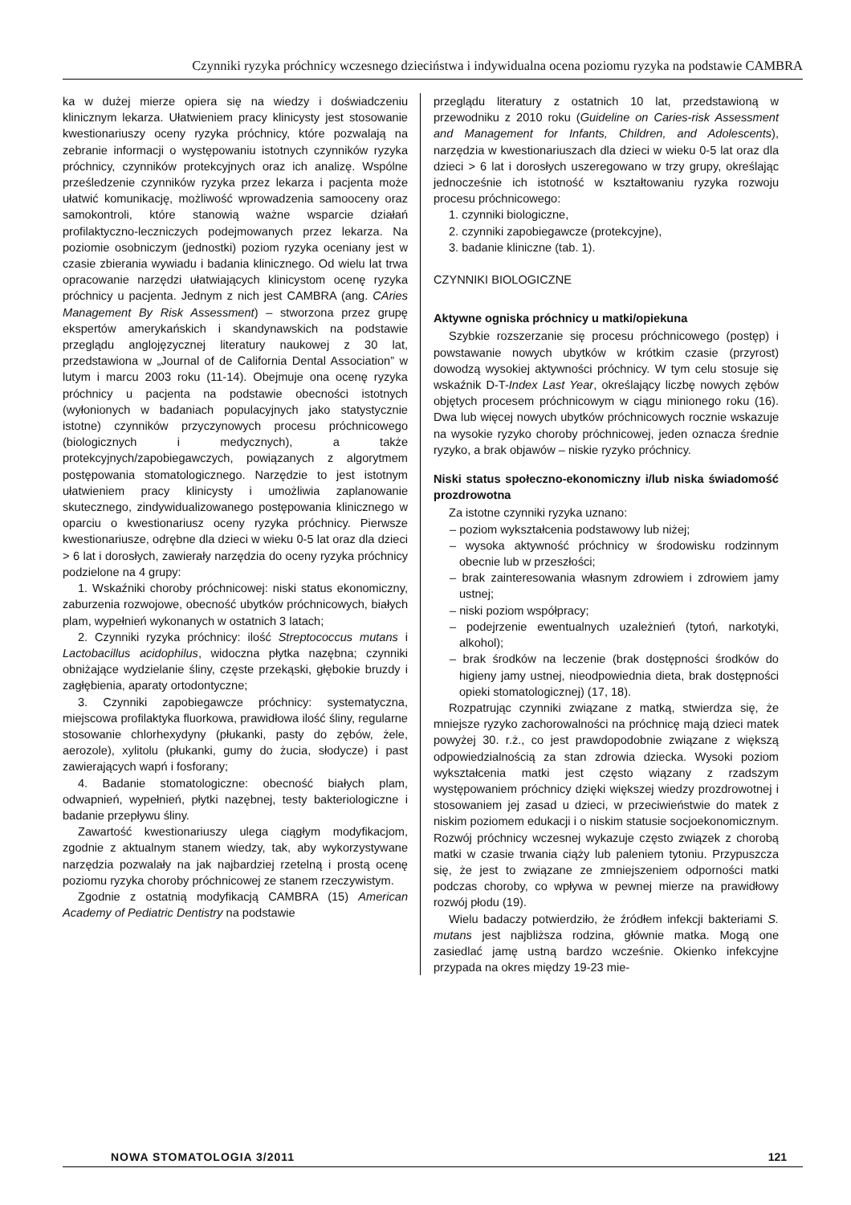Czynniki ryzyka próchnicy wczesnego dzieciństwa i indywidualna ocena poziomu ryzyka na podstawie CAMBRA
ka w dużej mierze opiera się na wiedzy i doświadczeniu klinicznym lekarza. Ułatwieniem pracy klinicysty jest stosowanie kwestionariuszy oceny ryzyka próchnicy, które pozwalają na zebranie informacji o występowaniu istotnych czynników ryzyka próchnicy, czynników protekcyjnych oraz ich analizę. Wspólne prześledzenie czynników ryzyka przez lekarza i pacjenta może ułatwić komunikację, możliwość wprowadzenia samooceny oraz samokontroli, które stanowią ważne wsparcie działań profilaktyczno-leczniczych podejmowanych przez lekarza. Na poziomie osobniczym (jednostki) poziom ryzyka oceniany jest w czasie zbierania wywiadu i badania klinicznego. Od wielu lat trwa opracowanie narzędzi ułatwiających klinicystom ocenę ryzyka próchnicy u pacjenta. Jednym z nich jest CAMBRA (ang. CAries Management By Risk Assessment) – stworzona przez grupę ekspertów amerykańskich i skandynawskich na podstawie przeglądu anglojęzycznej literatury naukowej z 30 lat, przedstawiona w „Journal of de California Dental Association” w lutym i marcu 2003 roku (11-14). Obejmuje ona ocenę ryzyka próchnicy u pacjenta na podstawie obecności istotnych (wyłonionych w badaniach populacyjnych jako statystycznie istotne) czynników przyczynowych procesu próchnicowego (biologicznych i medycznych), a także protekcyjnych/zapobiegawczych, powiązanych z algorytmem postępowania stomatologicznego. Narzędzie to jest istotnym ułatwieniem pracy klinicysty i umożliwia zaplanowanie skutecznego, zindywidualizowanego postępowania klinicznego w oparciu o kwestionariusz oceny ryzyka próchnicy. Pierwsze kwestionariusze, odrębne dla dzieci w wieku 0-5 lat oraz dla dzieci > 6 lat i dorosłych, zawierały narzędzia do oceny ryzyka próchnicy podzielone na 4 grupy:
1. Wskaźniki choroby próchnicowej: niski status ekonomiczny, zaburzenia rozwojowe, obecność ubytków próchnicowych, białych plam, wypełnień wykonanych w ostatnich 3 latach;
2. Czynniki ryzyka próchnicy: ilość Streptococcus mutans i Lactobacillus acidophilus, widoczna płytka nazębna; czynniki obniżające wydzielanie śliny, częste przekąski, głębokie bruzdy i zagłębienia, aparaty ortodontyczne;
3. Czynniki zapobiegawcze próchnicy: systematyczna, miejscowa profilaktyka fluorkowa, prawidłowa ilość śliny, regularne stosowanie chlorhexydyny (płukanki, pasty do zębów, żele, aerozole), xylitolu (płukanki, gumy do żucia, słodycze) i past zawierających wapń i fosforany;
4. Badanie stomatologiczne: obecność białych plam, odwapnień, wypełnień, płytki nazębnej, testy bakteriologiczne i badanie przepływu śliny.
Zawartość kwestionariuszy ulega ciągłym modyfikacjom, zgodnie z aktualnym stanem wiedzy, tak, aby wykorzystywane narzędzia pozwalały na jak najbardziej rzetelną i prostą ocenę poziomu ryzyka choroby próchnicowej ze stanem rzeczywistym.
Zgodnie z ostatnią modyfikacją CAMBRA (15) American Academy of Pediatric Dentistry na podstawie
przeglądu literatury z ostatnich 10 lat, przedstawioną w przewodniku z 2010 roku (Guideline on Caries-risk Assessment and Management for Infants, Children, and Adolescents), narzędzia w kwestionariuszach dla dzieci w wieku 0-5 lat oraz dla dzieci > 6 lat i dorosłych uszeregowano w trzy grupy, określając jednocześnie ich istotność w kształtowaniu ryzyka rozwoju procesu próchnicowego:
1. czynniki biologiczne,
2. czynniki zapobiegawcze (protekcyjne),
3. badanie kliniczne (tab. 1).
CZYNNIKI BIOLOGICZNE
Aktywne ogniska próchnicy u matki/opiekuna
Szybkie rozszerzanie się procesu próchnicowego (postęp) i powstawanie nowych ubytków w krótkim czasie (przyrost) dowodzą wysokiej aktywności próchnicy. W tym celu stosuje się wskaźnik D-T-Index Last Year, określający liczbę nowych zębów objętych procesem próchnicowym w ciągu minionego roku (16). Dwa lub więcej nowych ubytków próchnicowych rocznie wskazuje na wysokie ryzyko choroby próchnicowej, jeden oznacza średnie ryzyko, a brak objawów – niskie ryzyko próchnicy.
Niski status społeczno-ekonomiczny i/lub niska świadomość prozdrowotna
Za istotne czynniki ryzyka uznano:
– poziom wykształcenia podstawowy lub niżej;
– wysoka aktywność próchnicy w środowisku rodzinnym obecnie lub w przeszłości;
– brak zainteresowania własnym zdrowiem i zdrowiem jamy ustnej;
– niski poziom współpracy;
– podejrzenie ewentualnych uzależnień (tytoń, narkotyki, alkohol);
– brak środków na leczenie (brak dostępności środków do higieny jamy ustnej, nieodpowiednia dieta, brak dostępności opieki stomatologicznej) (17, 18).
Rozpatrując czynniki związane z matką, stwierdza się, że mniejsze ryzyko zachorowalności na próchnicę mają dzieci matek powyżej 30. r.ż., co jest prawdopodobnie związane z większą odpowiedzialnością za stan zdrowia dziecka. Wysoki poziom wykształcenia matki jest często wiązany z rzadszym występowaniem próchnicy dzięki większej wiedzy prozdrowotnej i stosowaniem jej zasad u dzieci, w przeciwieństwie do matek z niskim poziomem edukacji i o niskim statusie socjoekonomicznym. Rozwój próchnicy wczesnej wykazuje często związek z chorobą matki w czasie trwania ciąży lub paleniem tytoniu. Przypuszcza się, że jest to związane ze zmniejszeniem odporności matki podczas choroby, co wpływa w pewnej mierze na prawidłowy rozwój płodu (19).
Wielu badaczy potwierdziło, że źródłem infekcji bakteriami S. mutans jest najbliższa rodzina, głównie matka. Mogą one zasiedlać jamę ustną bardzo wcześnie. Okienko infekcyjne przypada na okres między 19-23 mie-
NOWA STOMATOLOGIA 3/2011 121